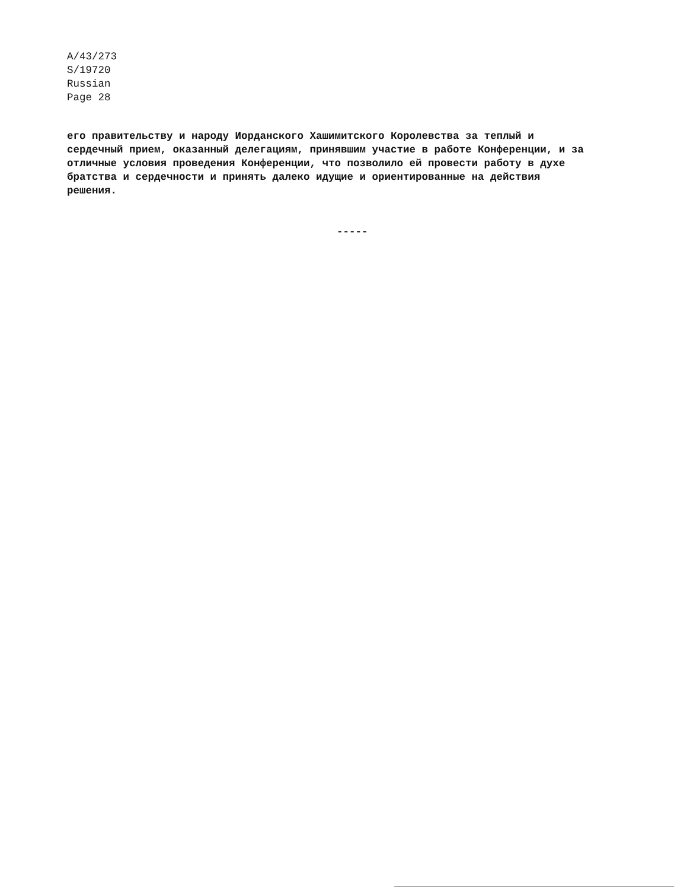A/43/273
S/19720
Russian
Page 28
его правительству и народу Иорданского Хашимитского Королевства за теплый и
сердечный прием, оказанный делегациям, принявшим участие в работе Конференции, и за
отличные условия проведения Конференции, что позволило ей провести работу в духе
братства и сердечности и принять далеко идущие и ориентированные на действия
решения.
-----